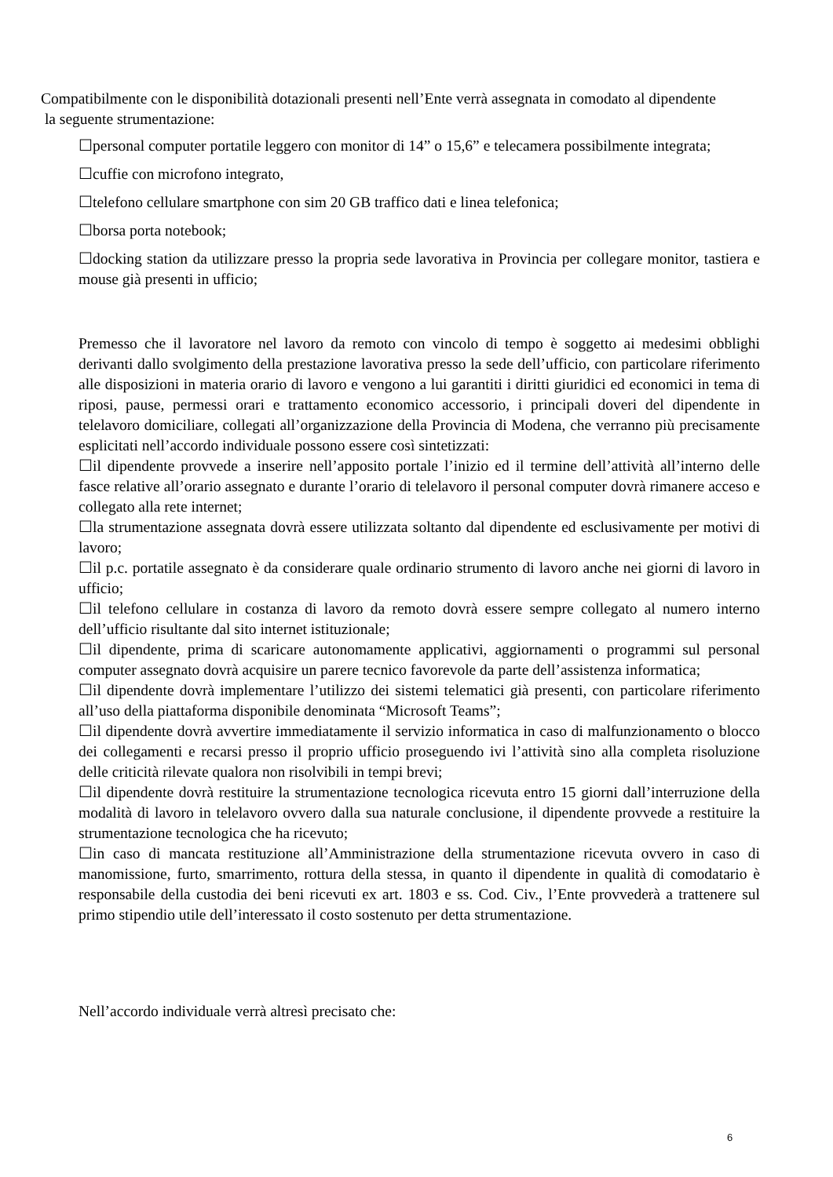Compatibilmente con le disponibilità dotazionali presenti nell’Ente verrà assegnata in comodato al dipendente
la seguente strumentazione:
☐personal computer portatile leggero con monitor di 14” o 15,6” e telecamera possibilmente integrata;
☐cuffie con microfono integrato,
☐telefono cellulare smartphone con sim 20 GB traffico dati e linea telefonica;
☐borsa porta notebook;
☐docking station da utilizzare presso la propria sede lavorativa in Provincia per collegare monitor, tastiera e mouse già presenti in ufficio;
Premesso che il lavoratore nel lavoro da remoto con vincolo di tempo è soggetto ai medesimi obblighi derivanti dallo svolgimento della prestazione lavorativa presso la sede dell’ufficio, con particolare riferimento alle disposizioni in materia orario di lavoro e vengono a lui garantiti i diritti giuridici ed economici in tema di riposi, pause, permessi orari e trattamento economico accessorio, i principali doveri del dipendente in telelavoro domiciliare, collegati all’organizzazione della Provincia di Modena, che verranno più precisamente esplicitati nell’accordo individuale possono essere così sintetizzati:
☐il dipendente provvede a inserire nell’apposito portale l’inizio ed il termine dell’attività all’interno delle fasce relative all’orario assegnato e durante l’orario di telelavoro il personal computer dovrà rimanere acceso e collegato alla rete internet;
☐la strumentazione assegnata dovrà essere utilizzata soltanto dal dipendente ed esclusivamente per motivi di lavoro;
☐il p.c. portatile assegnato è da considerare quale ordinario strumento di lavoro anche nei giorni di lavoro in ufficio;
☐il telefono cellulare in costanza di lavoro da remoto dovrà essere sempre collegato al numero interno dell’ufficio risultante dal sito internet istituzionale;
☐il dipendente, prima di scaricare autonomamente applicativi, aggiornamenti o programmi sul personal computer assegnato dovrà acquisire un parere tecnico favorevole da parte dell’assistenza informatica;
☐il dipendente dovrà implementare l’utilizzo dei sistemi telematici già presenti, con particolare riferimento all’uso della piattaforma disponibile denominata “Microsoft Teams”;
☐il dipendente dovrà avvertire immediatamente il servizio informatica in caso di malfunzionamento o blocco dei collegamenti e recarsi presso il proprio ufficio proseguendo ivi l’attività sino alla completa risoluzione delle criticità rilevate qualora non risolvibili in tempi brevi;
☐il dipendente dovrà restituire la strumentazione tecnologica ricevuta entro 15 giorni dall’interruzione della modalità di lavoro in telelavoro ovvero dalla sua naturale conclusione, il dipendente provvede a restituire la strumentazione tecnologica che ha ricevuto;
☐in caso di mancata restituzione all’Amministrazione della strumentazione ricevuta ovvero in caso di manomissione, furto, smarrimento, rottura della stessa, in quanto il dipendente in qualità di comodatario è responsabile della custodia dei beni ricevuti ex art. 1803 e ss. Cod. Civ., l’Ente provvederà a trattenere sul primo stipendio utile dell’interessato il costo sostenuto per detta strumentazione.
Nell’accordo individuale verrà altresì precisato che:
6